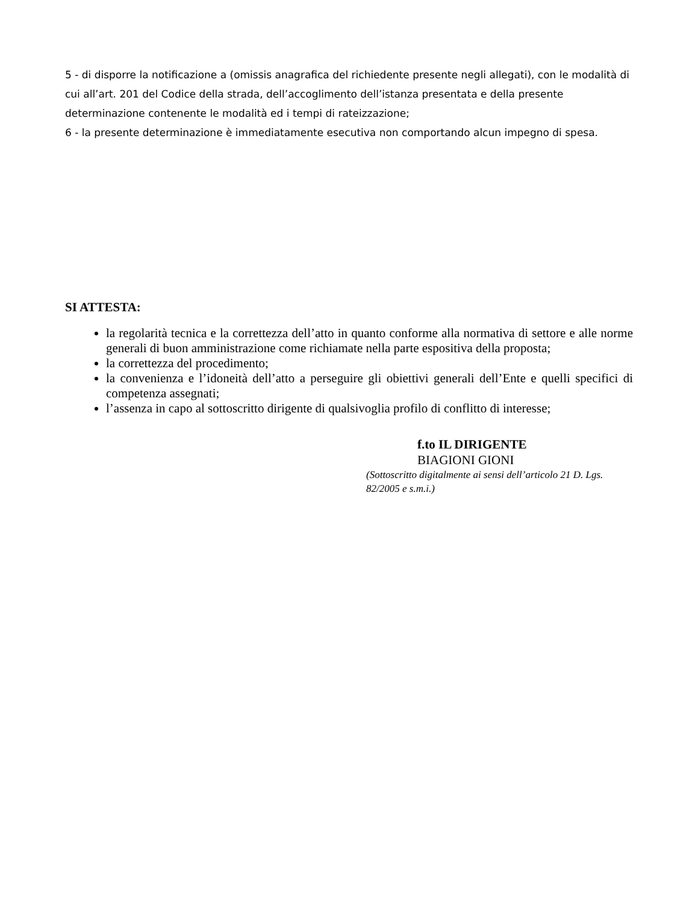5 - di disporre la notificazione a (omissis anagrafica del richiedente presente negli allegati), con le modalità di cui all’art. 201 del Codice della strada, dell’accoglimento dell’istanza presentata e della presente determinazione contenente le modalità ed i tempi di rateizzazione;
6 - la presente determinazione è immediatamente esecutiva non comportando alcun impegno di spesa.
SI ATTESTA:
la regolarità tecnica e la correttezza dell’atto in quanto conforme alla normativa di settore e alle norme generali di buon amministrazione come richiamate nella parte espositiva della proposta;
la correttezza del procedimento;
la convenienza e l’idoneità dell’atto a perseguire gli obiettivi generali dell’Ente e quelli specifici di competenza assegnati;
l’assenza in capo al sottoscritto dirigente di qualsivoglia profilo di conflitto di interesse;
f.to IL DIRIGENTE
BIAGIONI GIONI
(Sottoscritto digitalmente ai sensi dell’articolo 21 D. Lgs. 82/2005 e s.m.i.)